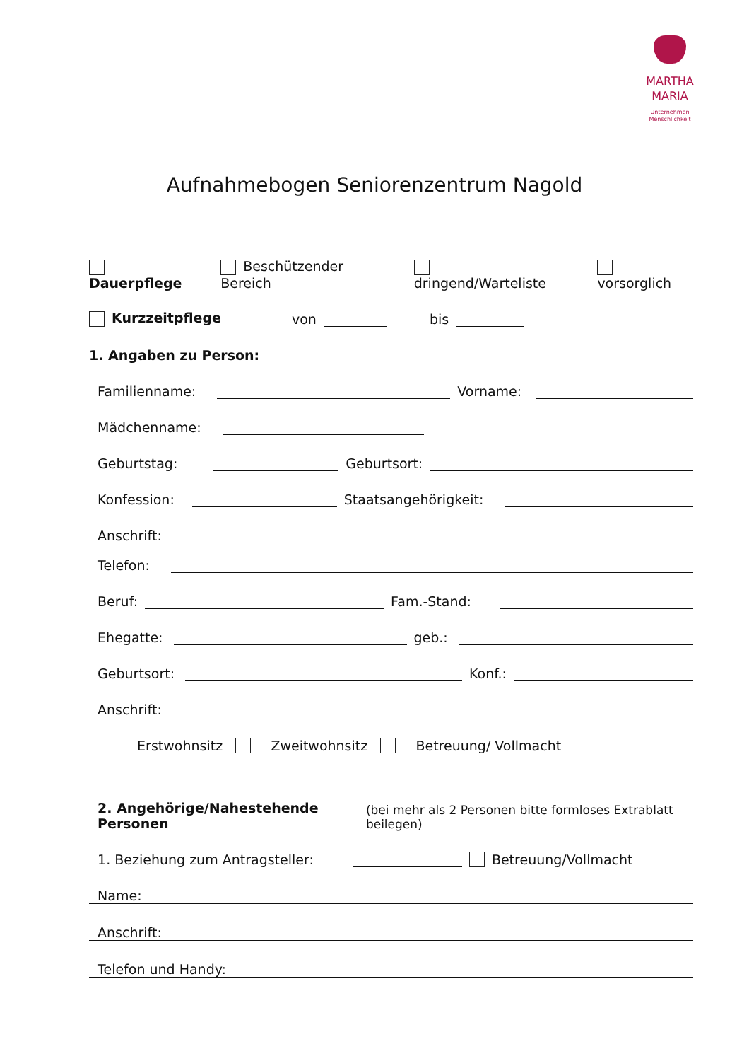MARTHA
MARIA
Unternehmen
Menschlichkeit
Aufnahmebogen Seniorenzentrum Nagold
Dauerpflege Beschützender Bereich dringend/Warteliste vorsorglich
Kurzzeitpflege von bis
1. Angaben zu Person:
Familienname: Vorname:
Mädchenname:
Geburtstag: Geburtsort:
Konfession: Staatsangehörigkeit:
Anschrift:
Telefon:
Beruf: Fam.-Stand:
Ehegatte: geb.:
Geburtsort: Konf.:
Anschrift:
Erstwohnsitz Zweitwohnsitz Betreuung/ Vollmacht
2. Angehörige/Nahestehende Personen (bei mehr als 2 Personen bitte formloses Extrablatt beilegen)
1. Beziehung zum Antragsteller: Betreuung/Vollmacht
Name:
Anschrift:
Telefon und Handy: